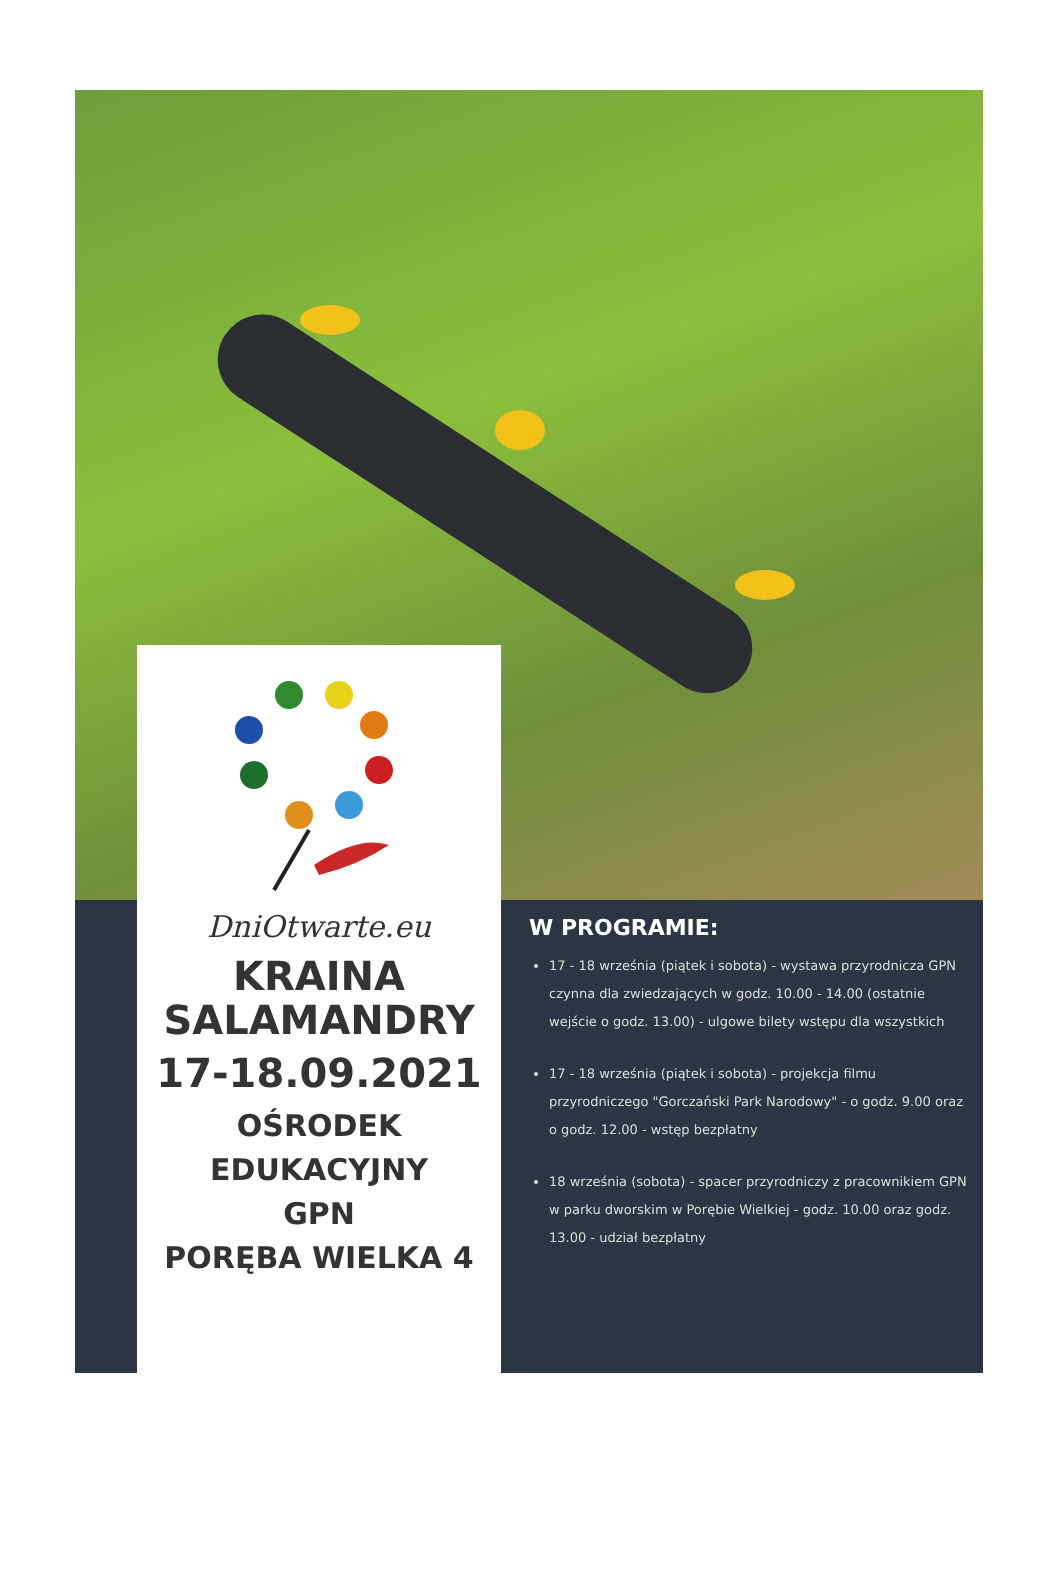DniOtwarte.eu
KRAINA
SALAMANDRY
17-18.09.2021
OŚRODEK
EDUKACYJNY
GPN
PORĘBA WIELKA 4
W PROGRAMIE:
17 - 18 września (piątek i sobota) - wystawa przyrodnicza GPN czynna dla zwiedzających w godz. 10.00 - 14.00 (ostatnie wejście o godz. 13.00) - ulgowe bilety wstępu dla wszystkich
17 - 18 września (piątek i sobota) - projekcja filmu przyrodniczego "Gorczański Park Narodowy" - o godz. 9.00 oraz o godz. 12.00 - wstęp bezpłatny
18 września (sobota) - spacer przyrodniczy z pracownikiem GPN w parku dworskim w Porębie Wielkiej - godz. 10.00 oraz godz. 13.00 - udział bezpłatny